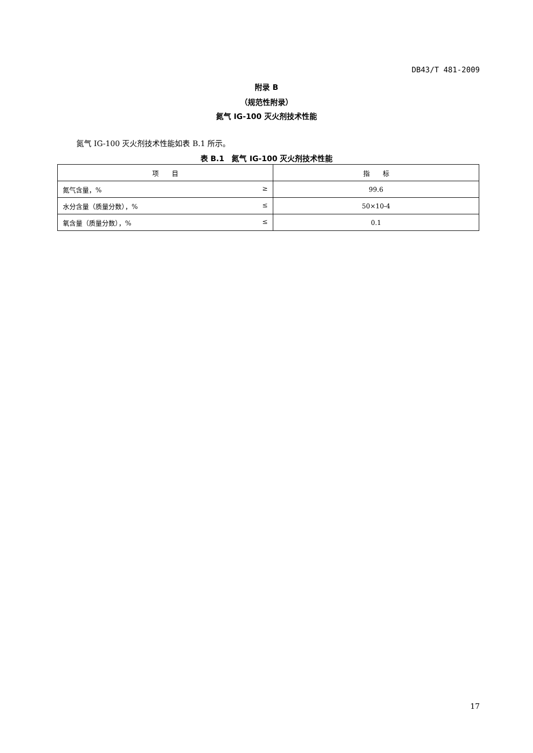DB43/T 481-2009
附录 B
（规范性附录）
氮气 IG-100 灭火剂技术性能
氮气 IG-100 灭火剂技术性能如表 B.1 所示。
表 B.1　氮气 IG-100 灭火剂技术性能
| 项 目 | 指 标 |
| --- | --- |
| 氮气含量，% ≥ | 99.6 |
| 水分含量（质量分数），% ≤ | 50×10-4 |
| 氧含量（质量分数），% ≤ | 0.1 |
17